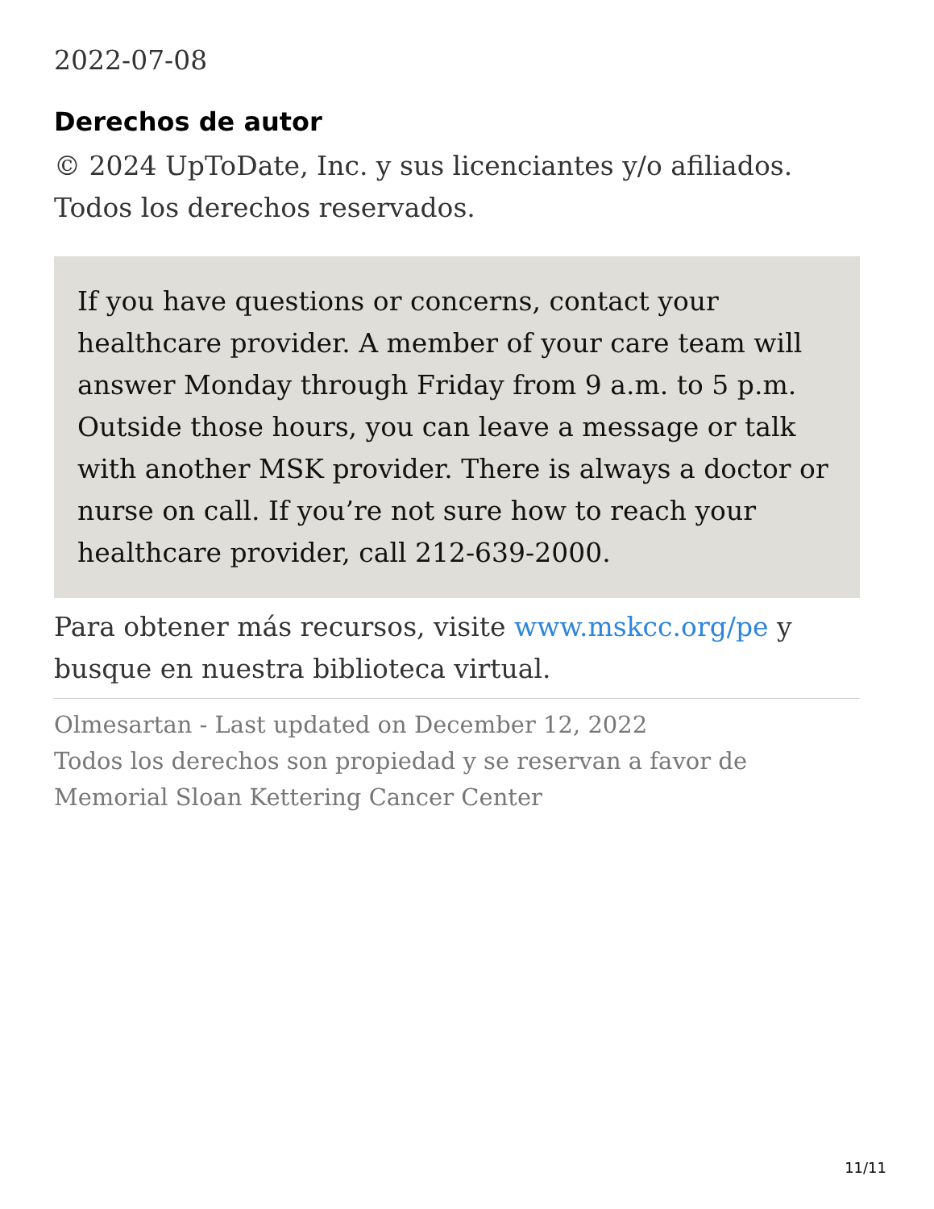2022-07-08
Derechos de autor
© 2024 UpToDate, Inc. y sus licenciantes y/o afiliados. Todos los derechos reservados.
If you have questions or concerns, contact your healthcare provider. A member of your care team will answer Monday through Friday from 9 a.m. to 5 p.m. Outside those hours, you can leave a message or talk with another MSK provider. There is always a doctor or nurse on call. If you’re not sure how to reach your healthcare provider, call 212-639-2000.
Para obtener más recursos, visite www.mskcc.org/pe y busque en nuestra biblioteca virtual.
Olmesartan - Last updated on December 12, 2022
Todos los derechos son propiedad y se reservan a favor de Memorial Sloan Kettering Cancer Center
11/11